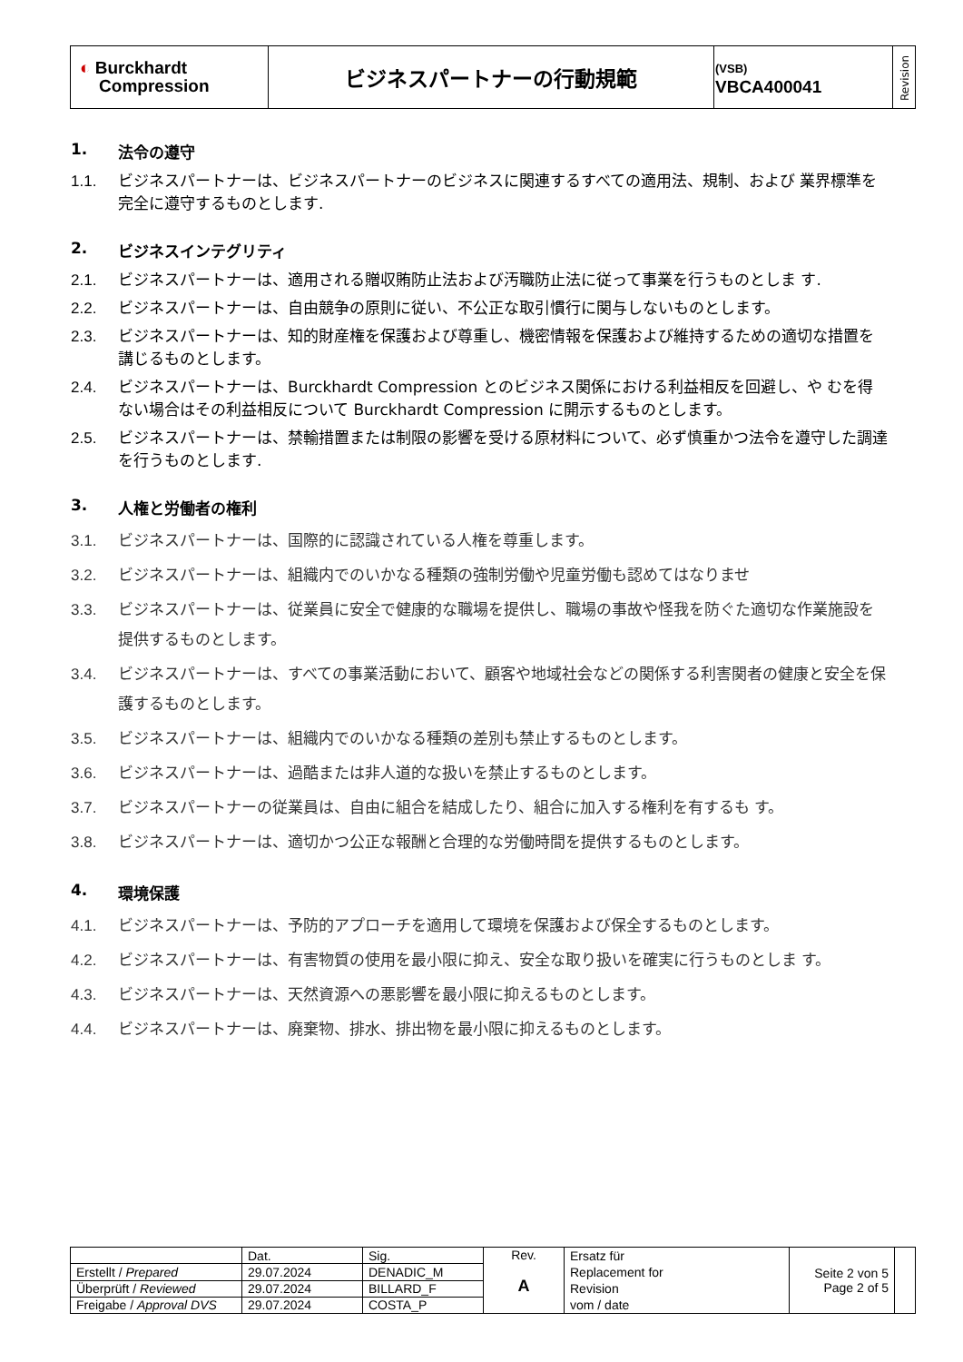| ◐ Burckhardt Compression | ビジネスパートナーの行動規範 | (VSB) VBCA400041 | Revision |
1. 法令の遵守
1.1. ビジネスパートナーは、ビジネスパートナーのビジネスに関連するすべての適用法、規制、および 業界標準を完全に遵守するものとします.
2. ビジネスインテグリティ
2.1. ビジネスパートナーは、適用される贈収賄防止法および汚職防止法に従って事業を行うものとしま す.
2.2. ビジネスパートナーは、自由競争の原則に従い、不公正な取引慣行に関与しないものとします。
2.3. ビジネスパートナーは、知的財産権を保護および尊重し、機密情報を保護および維持するための適切な措置を講じるものとします。
2.4. ビジネスパートナーは、Burckhardt Compression とのビジネス関係における利益相反を回避し、や むを得ない場合はその利益相反について Burckhardt Compression に開示するものとします。
2.5. ビジネスパートナーは、禁輸措置または制限の影響を受ける原材料について、必ず慎重かつ法令を遵守した調達を行うものとします.
3. 人権と労働者の権利
3.1. ビジネスパートナーは、国際的に認識されている人権を尊重します。
3.2. ビジネスパートナーは、組織内でのいかなる種類の強制労働や児童労働も認めてはなりませ
3.3. ビジネスパートナーは、従業員に安全で健康的な職場を提供し、職場の事故や怪我を防ぐた適切な作業施設を提供するものとします。
3.4. ビジネスパートナーは、すべての事業活動において、顧客や地域社会などの関係する利害関者の健康と安全を保護するものとします。
3.5. ビジネスパートナーは、組織内でのいかなる種類の差別も禁止するものとします。
3.6. ビジネスパートナーは、過酷または非人道的な扱いを禁止するものとします。
3.7. ビジネスパートナーの従業員は、自由に組合を結成したり、組合に加入する権利を有するも す。
3.8. ビジネスパートナーは、適切かつ公正な報酬と合理的な労働時間を提供するものとします。
4. 環境保護
4.1. ビジネスパートナーは、予防的アプローチを適用して環境を保護および保全するものとします。
4.2. ビジネスパートナーは、有害物質の使用を最小限に抑え、安全な取り扱いを確実に行うものとしま す。
4.3. ビジネスパートナーは、天然資源への悪影響を最小限に抑えるものとします。
4.4. ビジネスパートナーは、廃棄物、排水、排出物を最小限に抑えるものとします。
| | Dat. | Sig. | Rev. A | Ersatz für Replacement for Revision vom / date | Seite 2 von 5 Page 2 of 5 | |
| Erstellt / Prepared | 29.07.2024 | DENADIC_M | | | | |
| Überprüft / Reviewed | 29.07.2024 | BILLARD_F | | | | |
| Freigabe / Approval DVS | 29.07.2024 | COSTA_P | | | | |